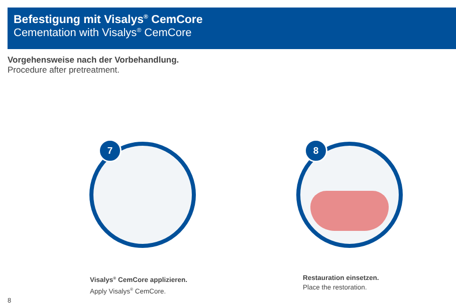Befestigung mit Visalys<sup>®</sup> CemCore
Cementation with Visalys<sup>®</sup> CemCore
Vorgehensweise nach der Vorbehandlung.
Procedure after pretreatment.
7 8
Visalys<sup>®</sup> CemCore applizieren.
Apply Visalys<sup>®</sup> CemCore.
Restauration einsetzen.
Place the restoration.
8